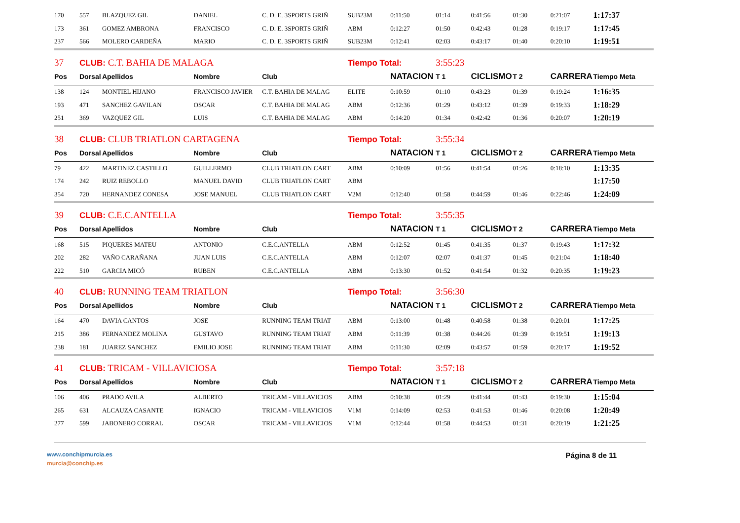| 170 | 557 | BLAZQUEZ GIL | DANIEL | C. D. E. 3SPORTS GRIÑ | SUB23M | 0:11:50 | 01:14 | 0:41:56 | 01:30 | 0:21:07 | 1:17:37 |
| 173 | 361 | GOMEZ AMBRONA | FRANCISCO | C. D. E. 3SPORTS GRIÑ | ABM | 0:12:27 | 01:50 | 0:42:43 | 01:28 | 0:19:17 | 1:17:45 |
| 237 | 566 | MOLERO CARDEÑA | MARIO | C. D. E. 3SPORTS GRIÑ | SUB23M | 0:12:41 | 02:03 | 0:43:17 | 01:40 | 0:20:10 | 1:19:51 |
| 37 | CLUB: C.T. BAHIA DE MALAGA | | | | Tiempo Total: | | 3:55:23 | | | | |
| Pos | Dorsal | Apellidos | Nombre | Club | | NATACION | T 1 | CICLISMO | T 2 | CARRERA | Tiempo Meta |
| 138 | 124 | MONTIEL HIJANO | FRANCISCO JAVIER | C.T. BAHIA DE MALAG | ELITE | 0:10:59 | 01:10 | 0:43:23 | 01:39 | 0:19:24 | 1:16:35 |
| 193 | 471 | SANCHEZ GAVILAN | OSCAR | C.T. BAHIA DE MALAG | ABM | 0:12:36 | 01:29 | 0:43:12 | 01:39 | 0:19:33 | 1:18:29 |
| 251 | 369 | VAZQUEZ GIL | LUIS | C.T. BAHIA DE MALAG | ABM | 0:14:20 | 01:34 | 0:42:42 | 01:36 | 0:20:07 | 1:20:19 |
| 38 | CLUB: CLUB TRIATLON CARTAGENA | | | | Tiempo Total: | | 3:55:34 | | | | |
| Pos | Dorsal | Apellidos | Nombre | Club | | NATACION | T 1 | CICLISMO | T 2 | CARRERA | Tiempo Meta |
| 79 | 422 | MARTINEZ CASTILLO | GUILLERMO | CLUB TRIATLON CART | ABM | 0:10:09 | 01:56 | 0:41:54 | 01:26 | 0:18:10 | 1:13:35 |
| 174 | 242 | RUIZ REBOLLO | MANUEL DAVID | CLUB TRIATLON CART | ABM | | | | | | 1:17:50 |
| 354 | 720 | HERNANDEZ CONESA | JOSE MANUEL | CLUB TRIATLON CART | V2M | 0:12:40 | 01:58 | 0:44:59 | 01:46 | 0:22:46 | 1:24:09 |
| 39 | CLUB: C.E.C.ANTELLA | | | | Tiempo Total: | | 3:55:35 | | | | |
| Pos | Dorsal | Apellidos | Nombre | Club | | NATACION | T 1 | CICLISMO | T 2 | CARRERA | Tiempo Meta |
| 168 | 515 | PIQUERES MATEU | ANTONIO | C.E.C.ANTELLA | ABM | 0:12:52 | 01:45 | 0:41:35 | 01:37 | 0:19:43 | 1:17:32 |
| 202 | 282 | VAÑO CARAÑANA | JUAN LUIS | C.E.C.ANTELLA | ABM | 0:12:07 | 02:07 | 0:41:37 | 01:45 | 0:21:04 | 1:18:40 |
| 222 | 510 | GARCIA MICÓ | RUBEN | C.E.C.ANTELLA | ABM | 0:13:30 | 01:52 | 0:41:54 | 01:32 | 0:20:35 | 1:19:23 |
| 40 | CLUB: RUNNING TEAM TRIATLON | | | | Tiempo Total: | | 3:56:30 | | | | |
| Pos | Dorsal | Apellidos | Nombre | Club | | NATACION | T 1 | CICLISMO | T 2 | CARRERA | Tiempo Meta |
| 164 | 470 | DAVIA CANTOS | JOSE | RUNNING TEAM TRIAT | ABM | 0:13:00 | 01:48 | 0:40:58 | 01:38 | 0:20:01 | 1:17:25 |
| 215 | 386 | FERNANDEZ MOLINA | GUSTAVO | RUNNING TEAM TRIAT | ABM | 0:11:39 | 01:38 | 0:44:26 | 01:39 | 0:19:51 | 1:19:13 |
| 238 | 181 | JUAREZ SANCHEZ | EMILIO JOSE | RUNNING TEAM TRIAT | ABM | 0:11:30 | 02:09 | 0:43:57 | 01:59 | 0:20:17 | 1:19:52 |
| 41 | CLUB: TRICAM - VILLAVICIOSA | | | | Tiempo Total: | | 3:57:18 | | | | |
| Pos | Dorsal | Apellidos | Nombre | Club | | NATACION | T 1 | CICLISMO | T 2 | CARRERA | Tiempo Meta |
| 106 | 406 | PRADO AVILA | ALBERTO | TRICAM - VILLAVICIOS | ABM | 0:10:38 | 01:29 | 0:41:44 | 01:43 | 0:19:30 | 1:15:04 |
| 265 | 631 | ALCAUZA CASANTE | IGNACIO | TRICAM - VILLAVICIOS | V1M | 0:14:09 | 02:53 | 0:41:53 | 01:46 | 0:20:08 | 1:20:49 |
| 277 | 599 | JABONERO CORRAL | OSCAR | TRICAM - VILLAVICIOS | V1M | 0:12:44 | 01:58 | 0:44:53 | 01:31 | 0:20:19 | 1:21:25 |
www.conchipmurcia.es
murcia@conchip.es
Página 8 de 11